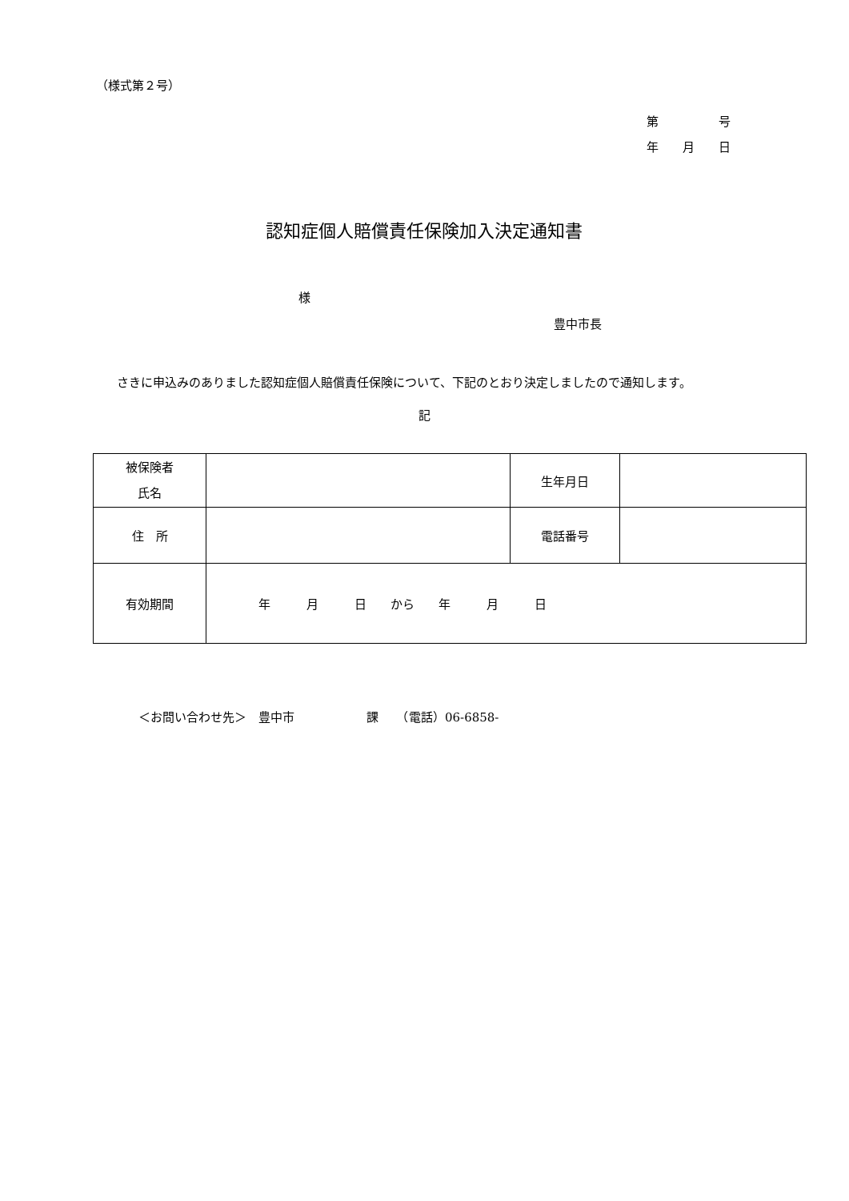（様式第２号）
第　　　　　号
年　　月　　日
認知症個人賠償責任保険加入決定通知書
様
豊中市長
さきに申込みのありました認知症個人賠償責任保険について、下記のとおり決定しましたので通知します。
記
| 被保険者 氏名 | | 生年月日 | |
| 住 所 | | 電話番号 | |
| 有効期間 | 年 月 日 から 年 月 日 | | |
＜お問い合わせ先＞　豊中市　　　　　　課　　（電話）06-6858-